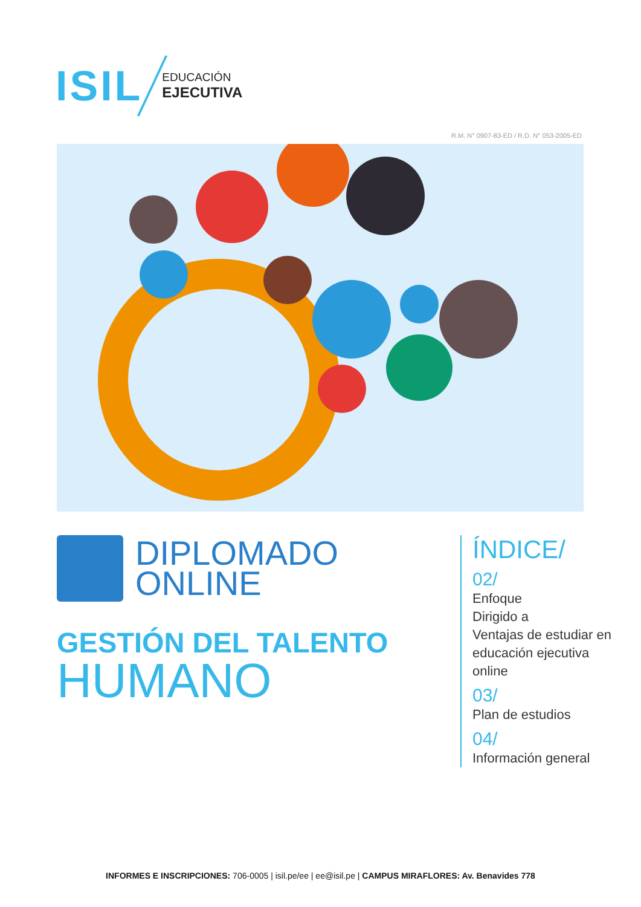ISIL
EDUCACIÓN
EJECUTIVA
R.M. N° 0907-83-ED / R.D. N° 053-2005-ED
DIPLOMADO
ONLINE
GESTIÓN DEL TALENTO
HUMANO
ÍNDICE/
02/
Enfoque
Dirigido a
Ventajas de estudiar en educación ejecutiva online
03/
Plan de estudios
04/
Información general
INFORMES E INSCRIPCIONES: 706-0005 | isil.pe/ee | ee@isil.pe | CAMPUS MIRAFLORES: Av. Benavides 778